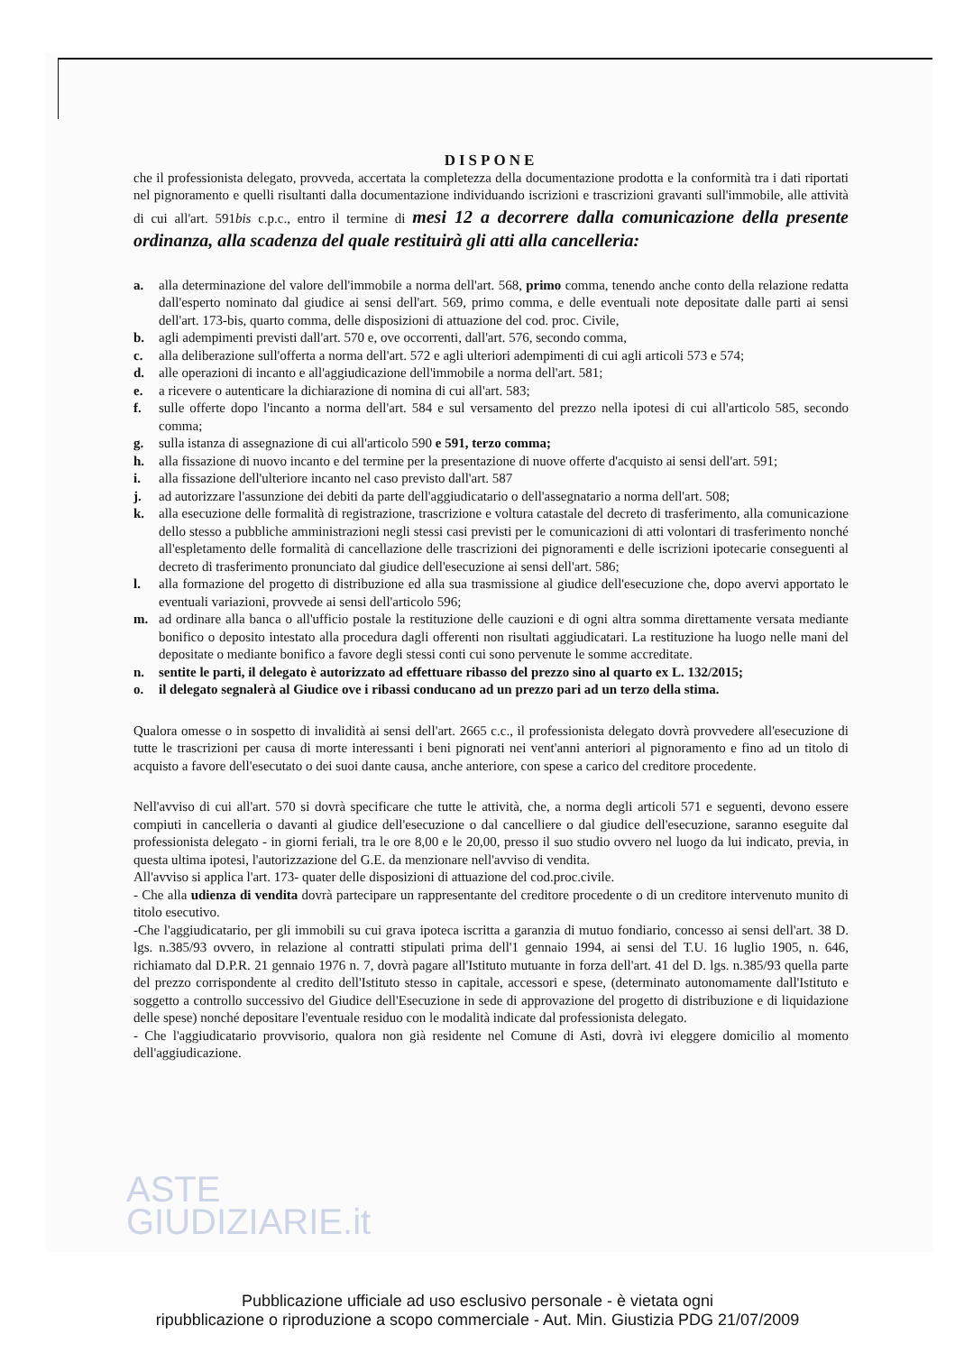ASTE
GIUDIZIARIE.it
DISPONE
che il professionista delegato, provveda, accertata la completezza della documentazione prodotta e la conformità tra i dati riportati nel pignoramento e quelli risultanti dalla documentazione individuando iscrizioni e trascrizioni gravanti sull'immobile, alle attività di cui all'art. 591bis c.p.c., entro il termine di mesi 12 a decorrere dalla comunicazione della presente ordinanza, alla scadenza del quale restituirà gli atti alla cancelleria:
a. alla determinazione del valore dell'immobile a norma dell'art. 568, primo comma, tenendo anche conto della relazione redatta dall'esperto nominato dal giudice ai sensi dell'art. 569, primo comma, e delle eventuali note depositate dalle parti ai sensi dell'art. 173-bis, quarto comma, delle disposizioni di attuazione del cod. proc. Civile,
b. agli adempimenti previsti dall'art. 570 e, ove occorrenti, dall'art. 576, secondo comma,
c. alla deliberazione sull'offerta a norma dell'art. 572 e agli ulteriori adempimenti di cui agli articoli 573 e 574;
d. alle operazioni di incanto e all'aggiudicazione dell'immobile a norma dell'art. 581;
e. a ricevere o autenticare la dichiarazione di nomina di cui all'art. 583;
f. sulle offerte dopo l'incanto a norma dell'art. 584 e sul versamento del prezzo nella ipotesi di cui all'articolo 585, secondo comma;
g. sulla istanza di assegnazione di cui all'articolo 590 e 591, terzo comma;
h. alla fissazione di nuovo incanto e del termine per la presentazione di nuove offerte d'acquisto ai sensi dell'art. 591;
i. alla fissazione dell'ulteriore incanto nel caso previsto dall'art. 587
j. ad autorizzare l'assunzione dei debiti da parte dell'aggiudicatario o dell'assegnatario a norma dell'art. 508;
k. alla esecuzione delle formalità di registrazione, trascrizione e voltura catastale del decreto di trasferimento, alla comunicazione dello stesso a pubbliche amministrazioni negli stessi casi previsti per le comunicazioni di atti volontari di trasferimento nonché all'espletamento delle formalità di cancellazione delle trascrizioni dei pignoramenti e delle iscrizioni ipotecarie conseguenti al decreto di trasferimento pronunciato dal giudice dell'esecuzione ai sensi dell'art. 586;
l. alla formazione del progetto di distribuzione ed alla sua trasmissione al giudice dell'esecuzione che, dopo avervi apportato le eventuali variazioni, provvede ai sensi dell'articolo 596;
m. ad ordinare alla banca o all'ufficio postale la restituzione delle cauzioni e di ogni altra somma direttamente versata mediante bonifico o deposito intestato alla procedura dagli offerenti non risultati aggiudicatari. La restituzione ha luogo nelle mani del depositate o mediante bonifico a favore degli stessi conti cui sono pervenute le somme accreditate.
n. sentite le parti, il delegato è autorizzato ad effettuare ribasso del prezzo sino al quarto ex L. 132/2015;
o. il delegato segnalerà al Giudice ove i ribassi conducano ad un prezzo pari ad un terzo della stima.
Qualora omesse o in sospetto di invalidità ai sensi dell'art. 2665 c.c., il professionista delegato dovrà provvedere all'esecuzione di tutte le trascrizioni per causa di morte interessanti i beni pignorati nei vent'anni anteriori al pignoramento e fino ad un titolo di acquisto a favore dell'esecutato o dei suoi dante causa, anche anteriore, con spese a carico del creditore procedente.
Nell'avviso di cui all'art. 570 si dovrà specificare che tutte le attività, che, a norma degli articoli 571 e seguenti, devono essere compiuti in cancelleria o davanti al giudice dell'esecuzione o dal cancelliere o dal giudice dell'esecuzione, saranno eseguite dal professionista delegato - in giorni feriali, tra le ore 8,00 e le 20,00, presso il suo studio ovvero nel luogo da lui indicato, previa, in questa ultima ipotesi, l'autorizzazione del G.E. da menzionare nell'avviso di vendita.
All'avviso si applica l'art. 173- quater delle disposizioni di attuazione del cod.proc.civile.
- Che alla udienza di vendita dovrà partecipare un rappresentante del creditore procedente o di un creditore intervenuto munito di titolo esecutivo.
-Che l'aggiudicatario, per gli immobili su cui grava ipoteca iscritta a garanzia di mutuo fondiario, concesso ai sensi dell'art. 38 D. lgs. n.385/93 ovvero, in relazione al contratti stipulati prima dell'1 gennaio 1994, ai sensi del T.U. 16 luglio 1905, n. 646, richiamato dal D.P.R. 21 gennaio 1976 n. 7, dovrà pagare all'Istituto mutuante in forza dell'art. 41 del D. lgs. n.385/93 quella parte del prezzo corrispondente al credito dell'Istituto stesso in capitale, accessori e spese, (determinato autonomamente dall'Istituto e soggetto a controllo successivo del Giudice dell'Esecuzione in sede di approvazione del progetto di distribuzione e di liquidazione delle spese) nonché depositare l'eventuale residuo con le modalità indicate dal professionista delegato.
- Che l'aggiudicatario provvisorio, qualora non già residente nel Comune di Asti, dovrà ivi eleggere domicilio al momento dell'aggiudicazione.
Pubblicazione ufficiale ad uso esclusivo personale - è vietata ogni
ripubblicazione o riproduzione a scopo commerciale - Aut. Min. Giustizia PDG 21/07/2009